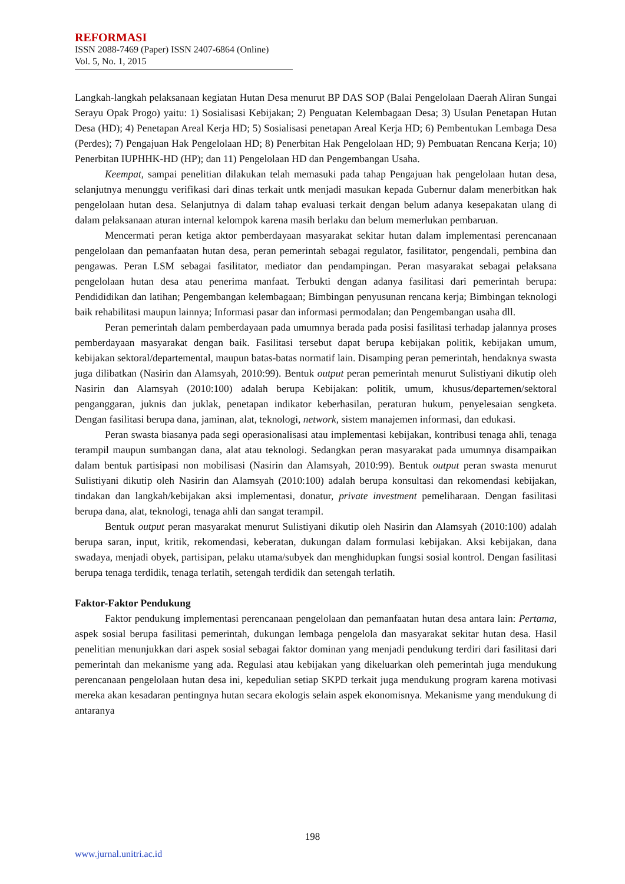REFORMASI
ISSN 2088-7469 (Paper) ISSN 2407-6864 (Online)
Vol. 5, No. 1, 2015
Langkah-langkah pelaksanaan kegiatan Hutan Desa menurut BP DAS SOP (Balai Pengelolaan Daerah Aliran Sungai Serayu Opak Progo) yaitu: 1) Sosialisasi Kebijakan; 2) Penguatan Kelembagaan Desa; 3) Usulan Penetapan Hutan Desa (HD); 4) Penetapan Areal Kerja HD; 5) Sosialisasi penetapan Areal Kerja HD; 6) Pembentukan Lembaga Desa (Perdes); 7) Pengajuan Hak Pengelolaan HD; 8) Penerbitan Hak Pengelolaan HD; 9) Pembuatan Rencana Kerja; 10) Penerbitan IUPHHK-HD (HP); dan 11) Pengelolaan HD dan Pengembangan Usaha.
Keempat, sampai penelitian dilakukan telah memasuki pada tahap Pengajuan hak pengelolaan hutan desa, selanjutnya menunggu verifikasi dari dinas terkait untk menjadi masukan kepada Gubernur dalam menerbitkan hak pengelolaan hutan desa. Selanjutnya di dalam tahap evaluasi terkait dengan belum adanya kesepakatan ulang di dalam pelaksanaan aturan internal kelompok karena masih berlaku dan belum memerlukan pembaruan.
Mencermati peran ketiga aktor pemberdayaan masyarakat sekitar hutan dalam implementasi perencanaan pengelolaan dan pemanfaatan hutan desa, peran pemerintah sebagai regulator, fasilitator, pengendali, pembina dan pengawas. Peran LSM sebagai fasilitator, mediator dan pendampingan. Peran masyarakat sebagai pelaksana pengelolaan hutan desa atau penerima manfaat. Terbukti dengan adanya fasilitasi dari pemerintah berupa: Pendididikan dan latihan; Pengembangan kelembagaan; Bimbingan penyusunan rencana kerja; Bimbingan teknologi baik rehabilitasi maupun lainnya; Informasi pasar dan informasi permodalan; dan Pengembangan usaha dll.
Peran pemerintah dalam pemberdayaan pada umumnya berada pada posisi fasilitasi terhadap jalannya proses pemberdayaan masyarakat dengan baik. Fasilitasi tersebut dapat berupa kebijakan politik, kebijakan umum, kebijakan sektoral/departemental, maupun batas-batas normatif lain. Disamping peran pemerintah, hendaknya swasta juga dilibatkan (Nasirin dan Alamsyah, 2010:99). Bentuk output peran pemerintah menurut Sulistiyani dikutip oleh Nasirin dan Alamsyah (2010:100) adalah berupa Kebijakan: politik, umum, khusus/departemen/sektoral penganggaran, juknis dan juklak, penetapan indikator keberhasilan, peraturan hukum, penyelesaian sengketa. Dengan fasilitasi berupa dana, jaminan, alat, teknologi, network, sistem manajemen informasi, dan edukasi.
Peran swasta biasanya pada segi operasionalisasi atau implementasi kebijakan, kontribusi tenaga ahli, tenaga terampil maupun sumbangan dana, alat atau teknologi. Sedangkan peran masyarakat pada umumnya disampaikan dalam bentuk partisipasi non mobilisasi (Nasirin dan Alamsyah, 2010:99). Bentuk output peran swasta menurut Sulistiyani dikutip oleh Nasirin dan Alamsyah (2010:100) adalah berupa konsultasi dan rekomendasi kebijakan, tindakan dan langkah/kebijakan aksi implementasi, donatur, private investment pemeliharaan. Dengan fasilitasi berupa dana, alat, teknologi, tenaga ahli dan sangat terampil.
Bentuk output peran masyarakat menurut Sulistiyani dikutip oleh Nasirin dan Alamsyah (2010:100) adalah berupa saran, input, kritik, rekomendasi, keberatan, dukungan dalam formulasi kebijakan. Aksi kebijakan, dana swadaya, menjadi obyek, partisipan, pelaku utama/subyek dan menghidupkan fungsi sosial kontrol. Dengan fasilitasi berupa tenaga terdidik, tenaga terlatih, setengah terdidik dan setengah terlatih.
Faktor-Faktor Pendukung
Faktor pendukung implementasi perencanaan pengelolaan dan pemanfaatan hutan desa antara lain: Pertama, aspek sosial berupa fasilitasi pemerintah, dukungan lembaga pengelola dan masyarakat sekitar hutan desa. Hasil penelitian menunjukkan dari aspek sosial sebagai faktor dominan yang menjadi pendukung terdiri dari fasilitasi dari pemerintah dan mekanisme yang ada. Regulasi atau kebijakan yang dikeluarkan oleh pemerintah juga mendukung perencanaan pengelolaan hutan desa ini, kepedulian setiap SKPD terkait juga mendukung program karena motivasi mereka akan kesadaran pentingnya hutan secara ekologis selain aspek ekonomisnya. Mekanisme yang mendukung di antaranya
198
www.jurnal.unitri.ac.id